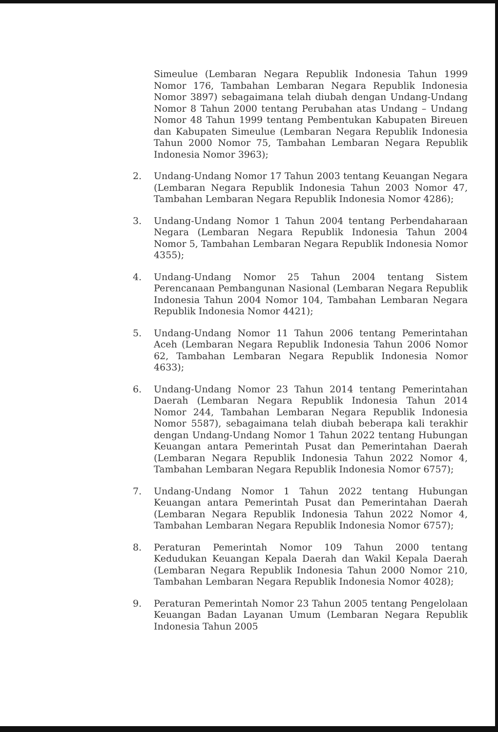Simeulue (Lembaran Negara Republik Indonesia Tahun 1999 Nomor 176, Tambahan Lembaran Negara Republik Indonesia Nomor 3897) sebagaimana telah diubah dengan Undang-Undang Nomor 8 Tahun 2000 tentang Perubahan atas Undang – Undang Nomor 48 Tahun 1999 tentang Pembentukan Kabupaten Bireuen dan Kabupaten Simeulue (Lembaran Negara Republik Indonesia Tahun 2000 Nomor 75, Tambahan Lembaran Negara Republik Indonesia Nomor 3963);
2. Undang-Undang Nomor 17 Tahun 2003 tentang Keuangan Negara (Lembaran Negara Republik Indonesia Tahun 2003 Nomor 47, Tambahan Lembaran Negara Republik Indonesia Nomor 4286);
3. Undang-Undang Nomor 1 Tahun 2004 tentang Perbendaharaan Negara (Lembaran Negara Republik Indonesia Tahun 2004 Nomor 5, Tambahan Lembaran Negara Republik Indonesia Nomor 4355);
4. Undang-Undang Nomor 25 Tahun 2004 tentang Sistem Perencanaan Pembangunan Nasional (Lembaran Negara Republik Indonesia Tahun 2004 Nomor 104, Tambahan Lembaran Negara Republik Indonesia Nomor 4421);
5. Undang-Undang Nomor 11 Tahun 2006 tentang Pemerintahan Aceh (Lembaran Negara Republik Indonesia Tahun 2006 Nomor 62, Tambahan Lembaran Negara Republik Indonesia Nomor 4633);
6. Undang-Undang Nomor 23 Tahun 2014 tentang Pemerintahan Daerah (Lembaran Negara Republik Indonesia Tahun 2014 Nomor 244, Tambahan Lembaran Negara Republik Indonesia Nomor 5587), sebagaimana telah diubah beberapa kali terakhir dengan Undang-Undang Nomor 1 Tahun 2022 tentang Hubungan Keuangan antara Pemerintah Pusat dan Pemerintahan Daerah (Lembaran Negara Republik Indonesia Tahun 2022 Nomor 4, Tambahan Lembaran Negara Republik Indonesia Nomor 6757);
7. Undang-Undang Nomor 1 Tahun 2022 tentang Hubungan Keuangan antara Pemerintah Pusat dan Pemerintahan Daerah (Lembaran Negara Republik Indonesia Tahun 2022 Nomor 4, Tambahan Lembaran Negara Republik Indonesia Nomor 6757);
8. Peraturan Pemerintah Nomor 109 Tahun 2000 tentang Kedudukan Keuangan Kepala Daerah dan Wakil Kepala Daerah (Lembaran Negara Republik Indonesia Tahun 2000 Nomor 210, Tambahan Lembaran Negara Republik Indonesia Nomor 4028);
9. Peraturan Pemerintah Nomor 23 Tahun 2005 tentang Pengelolaan Keuangan Badan Layanan Umum (Lembaran Negara Republik Indonesia Tahun 2005